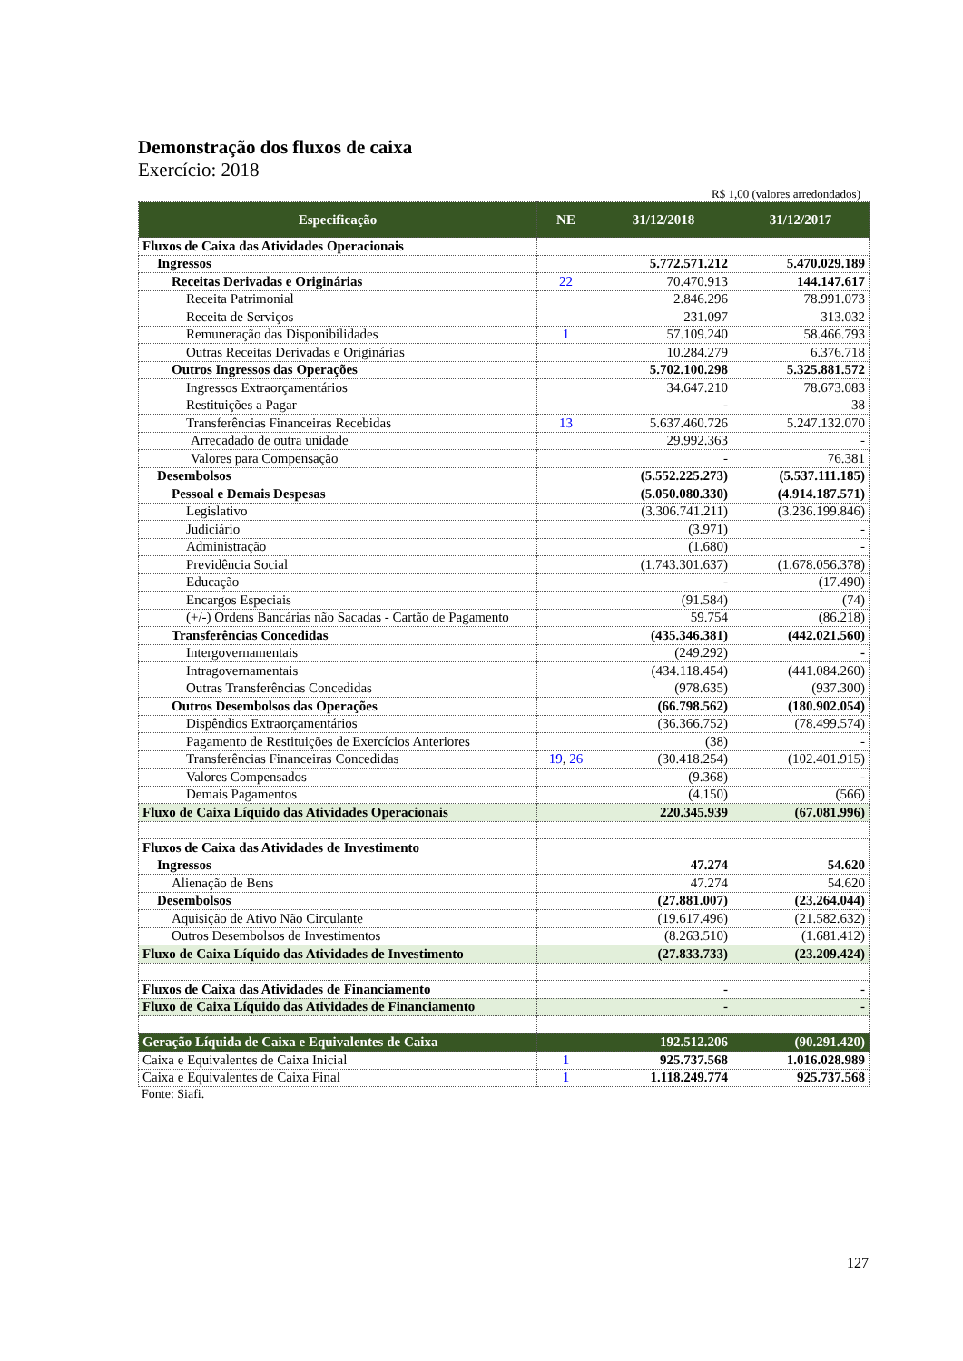Demonstração dos fluxos de caixa
Exercício: 2018
R$ 1,00 (valores arredondados)
| Especificação | NE | 31/12/2018 | 31/12/2017 |
| --- | --- | --- | --- |
| Fluxos de Caixa das Atividades Operacionais | | | |
| Ingressos | | 5.772.571.212 | 5.470.029.189 |
| Receitas Derivadas e Originárias | 22 | 70.470.913 | 144.147.617 |
| Receita Patrimonial | | 2.846.296 | 78.991.073 |
| Receita de Serviços | | 231.097 | 313.032 |
| Remuneração das Disponibilidades | 1 | 57.109.240 | 58.466.793 |
| Outras Receitas Derivadas e Originárias | | 10.284.279 | 6.376.718 |
| Outros Ingressos das Operações | | 5.702.100.298 | 5.325.881.572 |
| Ingressos Extraorçamentários | | 34.647.210 | 78.673.083 |
| Restituições a Pagar | | - | 38 |
| Transferências Financeiras Recebidas | 13 | 5.637.460.726 | 5.247.132.070 |
| Arrecadado de outra unidade | | 29.992.363 | - |
| Valores para Compensação | | - | 76.381 |
| Desembolsos | | (5.552.225.273) | (5.537.111.185) |
| Pessoal e Demais Despesas | | (5.050.080.330) | (4.914.187.571) |
| Legislativo | | (3.306.741.211) | (3.236.199.846) |
| Judiciário | | (3.971) | - |
| Administração | | (1.680) | - |
| Previdência Social | | (1.743.301.637) | (1.678.056.378) |
| Educação | | - | (17.490) |
| Encargos Especiais | | (91.584) | (74) |
| (+/-) Ordens Bancárias não Sacadas - Cartão de Pagamento | | 59.754 | (86.218) |
| Transferências Concedidas | | (435.346.381) | (442.021.560) |
| Intergovernamentais | | (249.292) | - |
| Intragovernamentais | | (434.118.454) | (441.084.260) |
| Outras Transferências Concedidas | | (978.635) | (937.300) |
| Outros Desembolsos das Operações | | (66.798.562) | (180.902.054) |
| Dispêndios Extraorçamentários | | (36.366.752) | (78.499.574) |
| Pagamento de Restituições de Exercícios Anteriores | | (38) | - |
| Transferências Financeiras Concedidas | 19 , 26 | (30.418.254) | (102.401.915) |
| Valores Compensados | | (9.368) | - |
| Demais Pagamentos | | (4.150) | (566) |
| Fluxo de Caixa Líquido das Atividades Operacionais | | 220.345.939 | (67.081.996) |
| Fluxos de Caixa das Atividades de Investimento | | | |
| Ingressos | | 47.274 | 54.620 |
| Alienação de Bens | | 47.274 | 54.620 |
| Desembolsos | | (27.881.007) | (23.264.044) |
| Aquisição de Ativo Não Circulante | | (19.617.496) | (21.582.632) |
| Outros Desembolsos de Investimentos | | (8.263.510) | (1.681.412) |
| Fluxo de Caixa Líquido das Atividades de Investimento | | (27.833.733) | (23.209.424) |
| Fluxos de Caixa das Atividades de Financiamento | | - | - |
| Fluxo de Caixa Líquido das Atividades de Financiamento | | - | - |
| Geração Líquida de Caixa e Equivalentes de Caixa | | 192.512.206 | (90.291.420) |
| Caixa e Equivalentes de Caixa Inicial | 1 | 925.737.568 | 1.016.028.989 |
| Caixa e Equivalentes de Caixa Final | 1 | 1.118.249.774 | 925.737.568 |
Fonte: Siafi.
127